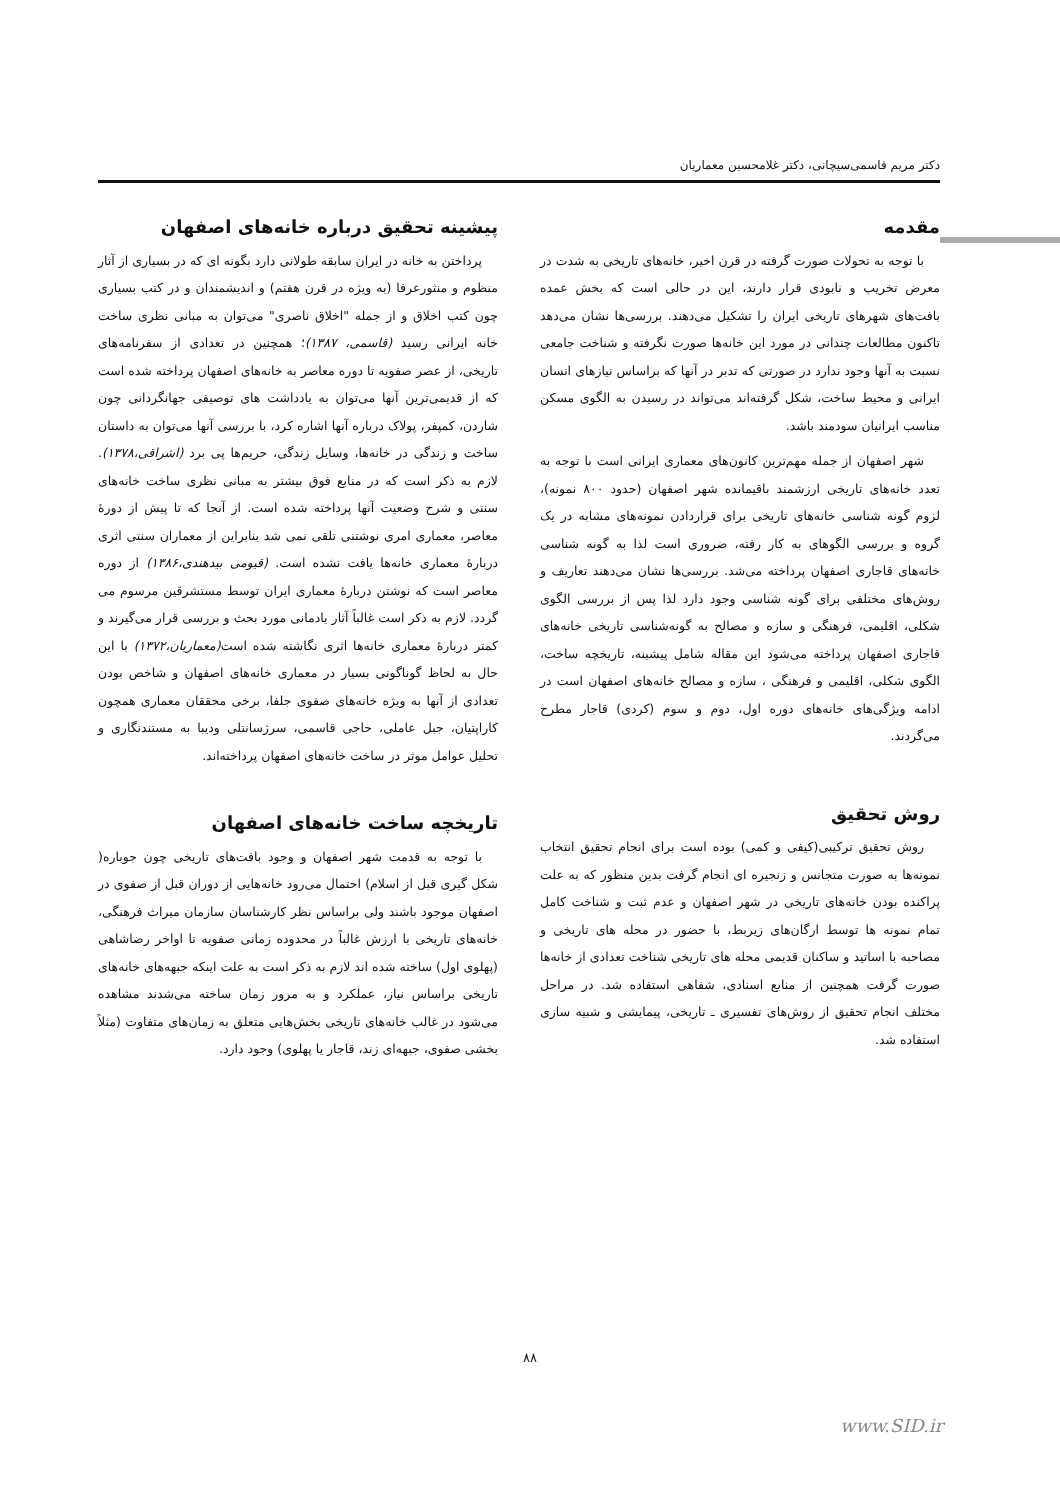دکتر مریم قاسمی‌سیچانی، دکتر غلامحسین معماریان
مقدمه
با توجه به تحولات صورت گرفته در قرن اخیر، خانه‌های تاریخی به شدت در معرض تخریب و نابودی قرار دارند، این در حالی است که بخش عمده بافت‌های شهرهای تاریخی ایران را تشکیل می‌دهند. بررسی‌ها نشان می‌دهد تاکنون مطالعات چندانی در مورد این خانه‌ها صورت نگرفته و شناخت جامعی نسبت به آنها وجود ندارد در صورتی که تدبر در آنها که براساس نیازهای انسان ایرانی و محیط ساخت، شکل گرفته‌اند می‌تواند در رسیدن به الگوی مسکن مناسب ایرانیان سودمند باشد.
شهر اصفهان از جمله مهم‌ترین کانون‌های معماری ایرانی است با توجه به تعدد خانه‌های تاریخی ارزشمند باقیمانده شهر اصفهان (حدود ۸۰۰ نمونه)، لزوم گونه شناسی خانه‌های تاریخی برای قراردادن نمونه‌های مشابه در یک گروه و بررسی الگوهای به کار رفته، ضروری است لذا به گونه شناسی خانه‌های قاجاری اصفهان پرداخته می‌شد. بررسی‌ها نشان می‌دهند تعاریف و روش‌های مختلفی برای گونه شناسی وجود دارد لذا پس از بررسی الگوی شکلی، اقلیمی، فرهنگی و سازه و مصالح به گونه‌شناسی تاریخی خانه‌های قاجاری اصفهان پرداخته می‌شود این مقاله شامل پیشینه، تاریخچه ساخت، الگوی شکلی، اقلیمی و فرهنگی ، سازه و مصالح خانه‌های اصفهان است در ادامه ویژگی‌های خانه‌های دوره اول، دوم و سوم (کردی) قاجار مطرح می‌گردند.
روش تحقیق
روش تحقیق ترکیبی(کیفی و کمی) بوده است برای انجام تحقیق انتخاب نمونه‌ها به صورت متجانس و زنجیره ای انجام گرفت بدین منظور که به علت پراکنده بودن خانه‌های تاریخی در شهر اصفهان و عدم ثبت و شناخت کامل تمام نمونه ها توسط ارگان‌های زیربط، با حضور در محله های تاریخی و مصاحبه با اساتید و ساکنان قدیمی محله های تاریخی شناخت تعدادی از خانه‌ها صورت گرفت همچنین از منابع اسنادی، شفاهی استفاده شد. در مراحل مختلف انجام تحقیق از روش‌های تفسیری ـ تاریخی، پیمایشی و شبیه سازی استفاده شد.
پیشینه تحقیق درباره خانه‌های اصفهان
پرداختن به خانه در ایران سابقه طولانی دارد بگونه ای که در بسیاری از آثار منظوم و منثورعرفا (به ویژه در قرن هفتم) و اندیشمندان و در کتب بسیاری چون کتب اخلاق و از جمله "اخلاق ناصری" می‌توان به مبانی نظری ساخت خانه ایرانی رسید (قاسمی، ۱۳۸۷)؛ همچنین در تعدادی از سفرنامه‌های تاریخی، از عصر صفویه تا دوره معاصر به خانه‌های اصفهان پرداخته شده است که از قدیمی‌ترین آنها می‌توان به یادداشت های توصیفی جهانگردانی چون شاردن، کمپفر، پولاک درباره آنها اشاره کرد، با بررسی آنها می‌توان به داستان ساخت و زندگی در خانه‌ها، وسایل زندگی، حریم‌ها پی برد (اشراقی،۱۳۷۸). لازم به ذکر است که در منابع فوق بیشتر به مبانی نظری ساخت خانه‌های سنتی و شرح وضعیت آنها پرداخته شده است. از آنجا که تا پیش از دورهٔ معاصر، معماری امری نوشتنی تلقی نمی شد بنابراین از معماران سنتی اثری دربارهٔ معماری خانه‌ها یافت نشده است. (قیومی بیدهندی،۱۳۸۶) از دوره معاصر است که نوشتن دربارهٔ معماری ایران توسط مستشرقین مرسوم می گردد. لازم به ذکر است غالباً آثار یادمانی مورد بحث و بررسی قرار می‌گیرند و کمتر دربارهٔ معماری خانه‌ها اثری نگاشته شده است(معماریان،۱۳۷۲) با این حال به لحاظ گوناگونی بسیار در معماری خانه‌های اصفهان و شاخص بودن تعدادی از آنها به ویژه خانه‌های صفوی جلفا، برخی محققان معماری همچون کاراپتیان، جبل عاملی، حاجی قاسمی، سرژسانتلی ودیبا به مستندنگاری و تحلیل عوامل موثر در ساخت خانه‌های اصفهان پرداخته‌اند.
تاریخچه ساخت خانه‌های اصفهان
با توجه به قدمت شهر اصفهان و وجود بافت‌های تاریخی چون جوباره( شکل گیری قبل از اسلام) احتمال می‌رود خانه‌هایی از دوران قبل از صفوی در اصفهان موجود باشند ولی براساس نظر کارشناسان سازمان میراث فرهنگی، خانه‌های تاریخی با ارزش غالباً در محدوده زمانی صفویه تا اواخر رضاشاهی (پهلوی اول) ساخته شده اند لازم به ذکر است به علت اینکه جبهه‌های خانه‌های تاریخی براساس نیاز، عملکرد و به مرور زمان ساخته می‌شدند مشاهده می‌شود در غالب خانه‌های تاریخی بخش‌هایی متعلق به زمان‌های متفاوت (مثلاً بخشی صفوی، جبهه‌ای زند، قاجار یا پهلوی) وجود دارد.
۸۸
www.SID.ir